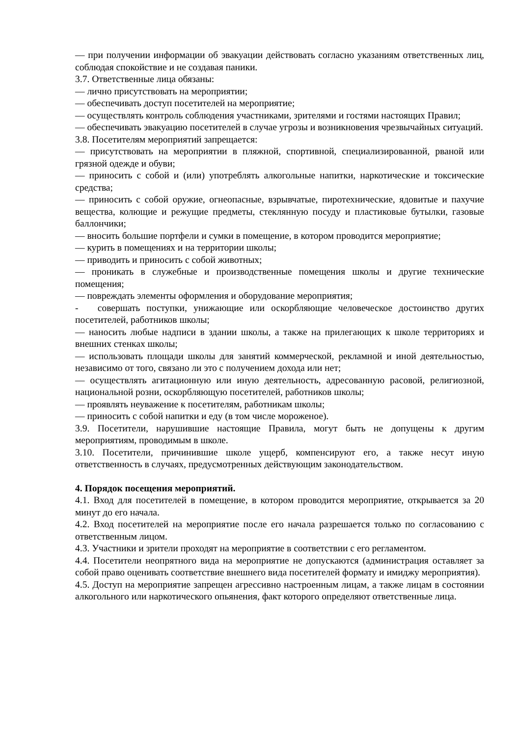— при получении информации об эвакуации действовать согласно указаниям ответственных лиц, соблюдая спокойствие и не создавая паники.
3.7. Ответственные лица обязаны:
— лично присутствовать на мероприятии;
— обеспечивать доступ посетителей на мероприятие;
— осуществлять контроль соблюдения участниками, зрителями и гостями настоящих Правил;
— обеспечивать эвакуацию посетителей в случае угрозы и возникновения чрезвычайных ситуаций.
3.8. Посетителям мероприятий запрещается:
— присутствовать на мероприятии в пляжной, спортивной, специализированной, рваной или грязной одежде и обуви;
— приносить с собой и (или) употреблять алкогольные напитки, наркотические и токсические средства;
— приносить с собой оружие, огнеопасные, взрывчатые, пиротехнические, ядовитые и пахучие вещества, колющие и режущие предметы, стеклянную посуду и пластиковые бутылки, газовые баллончики;
— вносить большие портфели и сумки в помещение, в котором проводится мероприятие;
— курить в помещениях и на территории школы;
— приводить и приносить с собой животных;
— проникать в служебные и производственные помещения школы и другие технические помещения;
— повреждать элементы оформления и оборудование мероприятия;
- совершать поступки, унижающие или оскорбляющие человеческое достоинство других посетителей, работников школы;
— наносить любые надписи в здании школы, а также на прилегающих к школе территориях и внешних стенках школы;
— использовать площади школы для занятий коммерческой, рекламной и иной деятельностью, независимо от того, связано ли это с получением дохода или нет;
— осуществлять агитационную или иную деятельность, адресованную расовой, религиозной, национальной розни, оскорбляющую посетителей, работников школы;
— проявлять неуважение к посетителям, работникам школы;
— приносить с собой напитки и еду (в том числе мороженое).
3.9. Посетители, нарушившие настоящие Правила, могут быть не допущены к другим мероприятиям, проводимым в школе.
3.10. Посетители, причинившие школе ущерб, компенсируют его, а также несут иную ответственность в случаях, предусмотренных действующим законодательством.
4. Порядок посещения мероприятий.
4.1. Вход для посетителей в помещение, в котором проводится мероприятие, открывается за 20 минут до его начала.
4.2. Вход посетителей на мероприятие после его начала разрешается только по согласованию с ответственным лицом.
4.3. Участники и зрители проходят на мероприятие в соответствии с его регламентом.
4.4. Посетители неопрятного вида на мероприятие не допускаются (администрация оставляет за собой право оценивать соответствие внешнего вида посетителей формату и имиджу мероприятия).
4.5. Доступ на мероприятие запрещен агрессивно настроенным лицам, а также лицам в состоянии алкогольного или наркотического опьянения, факт которого определяют ответственные лица.